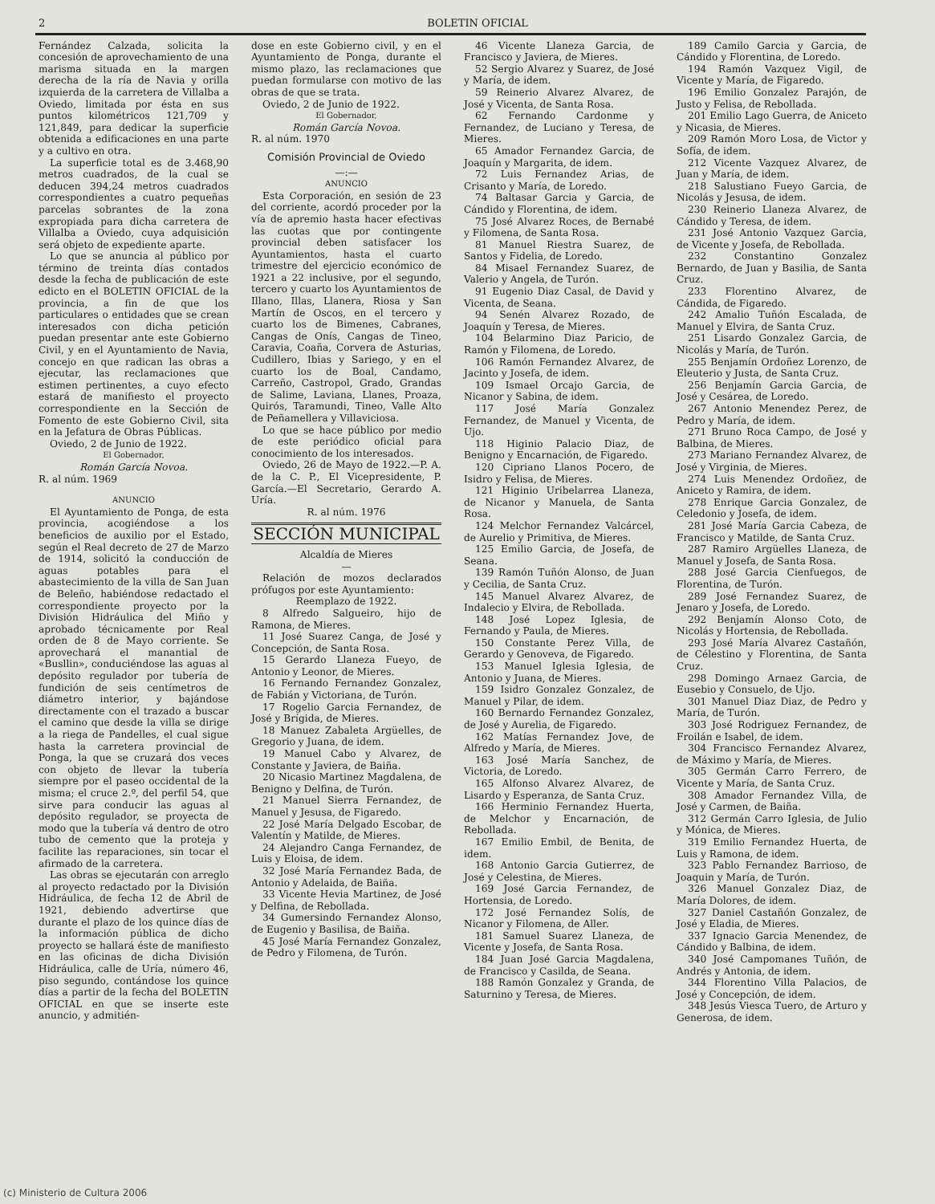2 BOLETIN OFICIAL
Fernández Calzada, solicita la concesión de aprovechamiento de una marisma situada en la margen derecha de la ría de Navia y orilla izquierda de la carretera de Villalba a Oviedo, limitada por ésta en sus puntos kilométricos 121,709 y 121,849, para dedicar la superficie obtenida a edificaciones en una parte y a cultivo en otra.
La superficie total es de 3.468,90 metros cuadrados, de la cual se deducen 394,24 metros cuadrados correspondientes a cuatro pequeñas parcelas sobrantes de la zona expropiada para dicha carretera de Villalba a Oviedo, cuya adquisición será objeto de expediente aparte.
Lo que se anuncia al público por término de treinta días contados desde la fecha de publicación de este edicto en el BOLETIN OFICIAL de la provincia, a fin de que los particulares o entidades que se crean interesados con dicha petición puedan presentar ante este Gobierno Civil, y en el Ayuntamiento de Navia, concejo en que radican las obras a ejecutar, las reclamaciones que estimen pertinentes, a cuyo efecto estará de manifiesto el proyecto correspondiente en la Sección de Fomento de este Gobierno Civil, sita en la Jefatura de Obras Públicas.
Oviedo, 2 de Junio de 1922.
El Gobernador,
Román García Novoa.
R. al núm. 1969
ANUNCIO
El Ayuntamiento de Ponga, de esta provincia, acogiéndose a los beneficios de auxilio por el Estado, según el Real decreto de 27 de Marzo de 1914, solicitó la conducción de aguas potables para el abastecimiento de la villa de San Juan de Beleño, habiéndose redactado el correspondiente proyecto por la División Hidráulica del Miño y aprobado técnicamente por Real orden de 8 de Mayo corriente. Se aprovechará el manantial de «Busllin», conduciéndose las aguas al depósito regulador por tubería de fundición de seis centímetros de diámetro interior, y bajándose directamente con el trazado a buscar el camino que desde la villa se dirige a la riega de Pandelles, el cual sigue hasta la carretera provincial de Ponga, la que se cruzará dos veces con objeto de llevar la tubería siempre por el paseo occidental de la misma; el cruce 2.º, del perfil 54, que sirve para conducir las aguas al depósito regulador, se proyecta de modo que la tubería vá dentro de otro tubo de cemento que la proteja y facilite las reparaciones, sin tocar el afirmado de la carretera.
Las obras se ejecutarán con arreglo al proyecto redactado por la División Hidráulica, de fecha 12 de Abril de 1921, debiendo advertirse que durante el plazo de los quince días de la información pública de dicho proyecto se hallará éste de manifiesto en las oficinas de dicha División Hidráulica, calle de Uría, número 46, piso segundo, contándose los quince días a partir de la fecha del BOLETIN OFICIAL en que se inserte este anuncio, y admitién-
dose en este Gobierno civil, y en el Ayuntamiento de Ponga, durante el mismo plazo, las reclamaciones que puedan formularse con motivo de las obras de que se trata.
Oviedo, 2 de Junio de 1922.
El Gobernador,
Román García Novoa.
R. al núm. 1970
Comisión Provincial de Oviedo
—:—
ANUNCIO
Esta Corporación, en sesión de 23 del corriente, acordó proceder por la vía de apremio hasta hacer efectivas las cuotas que por contingente provincial deben satisfacer los Ayuntamientos, hasta el cuarto trimestre del ejercicio económico de 1921 a 22 inclusive, por el segundo, tercero y cuarto los Ayuntamientos de Illano, Illas, Llanera, Riosa y San Martín de Oscos, en el tercero y cuarto los de Bimenes, Cabranes, Cangas de Onís, Cangas de Tineo, Caravia, Coaña, Corvera de Asturias, Cudillero, Ibias y Sariego, y en el cuarto los de Boal, Candamo, Carreño, Castropol, Grado, Grandas de Salime, Laviana, Llanes, Proaza, Quirós, Taramundi, Tineo, Valle Alto de Peñamellera y Villaviciosa.
Lo que se hace público por medio de este periódico oficial para conocimiento de los interesados.
Oviedo, 26 de Mayo de 1922.—P. A. de la C. P., El Vicepresidente, P. García.—El Secretario, Gerardo A. Uría.
R. al núm. 1976
SECCIÓN MUNICIPAL
Alcaldía de Mieres
—
Relación de mozos declarados prófugos por este Ayuntamiento:
Reemplazo de 1922.
8 Alfredo Salgueiro, hijo de Ramona, de Mieres.
11 José Suarez Canga, de José y Concepción, de Santa Rosa.
15 Gerardo Llaneza Fueyo, de Antonio y Leonor, de Mieres.
16 Fernando Fernandez Gonzalez, de Fabián y Victoriana, de Turón.
17 Rogelio Garcia Fernandez, de José y Brígida, de Mieres.
18 Manuez Zabaleta Argüelles, de Gregorio y Juana, de idem.
19 Manuel Cabo y Alvarez, de Constante y Javiera, de Baiña.
20 Nicasio Martinez Magdalena, de Benigno y Delfina, de Turón.
21 Manuel Sierra Fernandez, de Manuel y Jesusa, de Figaredo.
22 José María Delgado Escobar, de Valentín y Matilde, de Mieres.
24 Alejandro Canga Fernandez, de Luis y Eloisa, de idem.
32 José María Fernandez Bada, de Antonio y Adelaida, de Baiña.
33 Vicente Hevia Martinez, de José y Delfina, de Rebollada.
34 Gumersindo Fernandez Alonso, de Eugenio y Basilisa, de Baiña.
45 José María Fernandez Gonzalez, de Pedro y Filomena, de Turón.
46 Vicente Llaneza Garcia, de Francisco y Javiera, de Mieres.
52 Sergio Alvarez y Suarez, de José y María, de idem.
59 Reinerio Alvarez Alvarez, de José y Vicenta, de Santa Rosa.
62 Fernando Cardonme y Fernandez, de Luciano y Teresa, de Mieres.
65 Amador Fernandez Garcia, de Joaquín y Margarita, de idem.
72 Luis Fernandez Arias, de Crisanto y María, de Loredo.
74 Baltasar Garcia y Garcia, de Cándido y Florentina, de idem.
75 José Alvarez Roces, de Bernabé y Filomena, de Santa Rosa.
81 Manuel Riestra Suarez, de Santos y Fidelia, de Loredo.
84 Misael Fernandez Suarez, de Valerio y Angela, de Turón.
91 Eugenio Diaz Casal, de David y Vicenta, de Seana.
94 Senén Alvarez Rozado, de Joaquín y Teresa, de Mieres.
104 Belarmino Diaz Paricio, de Ramón y Filomena, de Loredo.
106 Ramón Fernandez Alvarez, de Jacinto y Josefa, de idem.
109 Ismael Orcajo Garcia, de Nicanor y Sabina, de idem.
117 José María Gonzalez Fernandez, de Manuel y Vicenta, de Ujo.
118 Higinio Palacio Diaz, de Benigno y Encarnación, de Figaredo.
120 Cipriano Llanos Pocero, de Isidro y Felisa, de Mieres.
121 Higinio Uribelarrea Llaneza, de Nicanor y Manuela, de Santa Rosa.
124 Melchor Fernandez Valcárcel, de Aurelio y Primitiva, de Mieres.
125 Emilio Garcia, de Josefa, de Seana.
139 Ramón Tuñón Alonso, de Juan y Cecilia, de Santa Cruz.
145 Manuel Alvarez Alvarez, de Indalecio y Elvira, de Rebollada.
148 José Lopez Iglesia, de Fernando y Paula, de Mieres.
150 Constante Perez Villa, de Gerardo y Genoveva, de Figaredo.
153 Manuel Iglesia Iglesia, de Antonio y Juana, de Mieres.
159 Isidro Gonzalez Gonzalez, de Manuel y Pilar, de idem.
160 Bernardo Fernandez Gonzalez, de José y Aurelia, de Figaredo.
162 Matías Fernandez Jove, de Alfredo y María, de Mieres.
163 José María Sanchez, de Victoria, de Loredo.
165 Alfonso Alvarez Alvarez, de Lisardo y Esperanza, de Santa Cruz.
166 Herminio Fernandez Huerta, de Melchor y Encarnación, de Rebollada.
167 Emilio Embil, de Benita, de idem.
168 Antonio Garcia Gutierrez, de José y Celestina, de Mieres.
169 José Garcia Fernandez, de Hortensia, de Loredo.
172 José Fernandez Solís, de Nicanor y Filomena, de Aller.
181 Samuel Suarez Llaneza, de Vicente y Josefa, de Santa Rosa.
184 Juan José Garcia Magdalena, de Francisco y Casilda, de Seana.
188 Ramón Gonzalez y Granda, de Saturnino y Teresa, de Mieres.
189 Camilo Garcia y Garcia, de Cándido y Florentina, de Loredo.
194 Ramón Vazquez Vigil, de Vicente y María, de Figaredo.
196 Emilio Gonzalez Parajón, de Justo y Felisa, de Rebollada.
201 Emilio Lago Guerra, de Aniceto y Nicasia, de Mieres.
209 Ramón Moro Losa, de Victor y Sofía, de idem.
212 Vicente Vazquez Alvarez, de Juan y María, de idem.
218 Salustiano Fueyo Garcia, de Nicolás y Jesusa, de idem.
230 Reinerio Llaneza Alvarez, de Cándido y Teresa, de idem.
231 José Antonio Vazquez Garcia, de Vicente y Josefa, de Rebollada.
232 Constantino Gonzalez Bernardo, de Juan y Basilia, de Santa Cruz.
233 Florentino Alvarez, de Cándida, de Figaredo.
242 Amalio Tuñón Escalada, de Manuel y Elvira, de Santa Cruz.
251 Lisardo Gonzalez Garcia, de Nicolás y María, de Turón.
255 Benjamín Ordoñez Lorenzo, de Eleuterio y Justa, de Santa Cruz.
256 Benjamín Garcia Garcia, de José y Cesárea, de Loredo.
267 Antonio Menendez Perez, de Pedro y María, de idem.
271 Bruno Roca Campo, de José y Balbina, de Mieres.
273 Mariano Fernandez Alvarez, de José y Virginia, de Mieres.
274 Luis Menendez Ordoñez, de Aniceto y Ramira, de idem.
278 Enrique Garcia Gonzalez, de Celedonio y Josefa, de idem.
281 José María Garcia Cabeza, de Francisco y Matilde, de Santa Cruz.
287 Ramiro Argüelles Llaneza, de Manuel y Josefa, de Santa Rosa.
288 José Garcia Cienfuegos, de Florentina, de Turón.
289 José Fernandez Suarez, de Jenaro y Josefa, de Loredo.
292 Benjamín Alonso Coto, de Nicolás y Hortensia, de Rebollada.
293 José María Alvarez Castañón, de Célestino y Florentina, de Santa Cruz.
298 Domingo Arnaez Garcia, de Eusebio y Consuelo, de Ujo.
301 Manuel Diaz Diaz, de Pedro y María, de Turón.
303 José Rodriguez Fernandez, de Froilán e Isabel, de idem.
304 Francisco Fernandez Alvarez, de Máximo y María, de Mieres.
305 Germán Carro Ferrero, de Vicente y María, de Santa Cruz.
308 Amador Fernandez Villa, de José y Carmen, de Baiña.
312 Germán Carro Iglesia, de Julio y Mónica, de Mieres.
319 Emilio Fernandez Huerta, de Luis y Ramona, de idem.
323 Pablo Fernandez Barrioso, de Joaquin y María, de Turón.
326 Manuel Gonzalez Diaz, de María Dolores, de idem.
327 Daniel Castañón Gonzalez, de José y Eladia, de Mieres.
337 Ignacio Garcia Menendez, de Cándido y Balbina, de idem.
340 José Campomanes Tuñón, de Andrés y Antonia, de idem.
344 Florentino Villa Palacios, de José y Concepción, de idem.
348 Jesús Viesca Tuero, de Arturo y Generosa, de idem.
(c) Ministerio de Cultura 2006